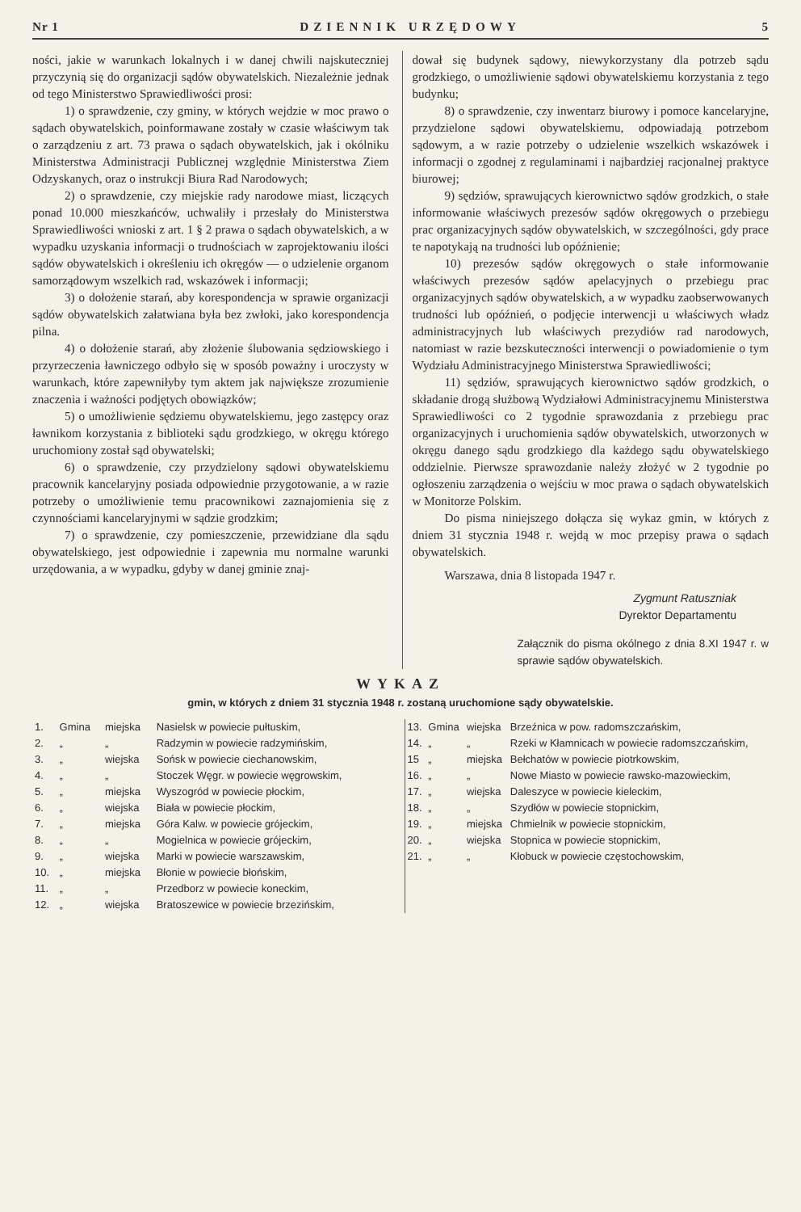Nr 1 DZIENNIK URZĘDOWY 5
ności, jakie w warunkach lokalnych i w danej chwili najskuteczniej przyczynią się do organizacji sądów obywatelskich. Niezależnie jednak od tego Ministerstwo Sprawiedliwości prosi:
1) o sprawdzenie, czy gminy, w których wejdzie w moc prawo o sądach obywatelskich, poinformawane zostały w czasie właściwym tak o zarządzeniu z art. 73 prawa o sądach obywatelskich, jak i okólniku Ministerstwa Administracji Publicznej względnie Ministerstwa Ziem Odzyskanych, oraz o instrukcji Biura Rad Narodowych;
2) o sprawdzenie, czy miejskie rady narodowe miast, liczących ponad 10.000 mieszkańców, uchwaliły i przesłały do Ministerstwa Sprawiedliwości wnioski z art. 1 § 2 prawa o sądach obywatelskich, a w wypadku uzyskania informacji o trudnościach w zaprojektowaniu ilości sądów obywatelskich i określeniu ich okręgów — o udzielenie organom samorządowym wszelkich rad, wskazówek i informacji;
3) o dołożenie starań, aby korespondencja w sprawie organizacji sądów obywatelskich załatwiana była bez zwłoki, jako korespondencja pilna.
4) o dołożenie starań, aby złożenie ślubowania sędziowskiego i przyrzeczenia ławniczego odbyło się w sposób poważny i uroczysty w warunkach, które zapewniłyby tym aktem jak największe zrozumienie znaczenia i ważności podjętych obowiązków;
5) o umożliwienie sędziemu obywatelskiemu, jego zastępcy oraz ławnikom korzystania z biblioteki sądu grodzkiego, w okręgu którego uruchomiony został sąd obywatelski;
6) o sprawdzenie, czy przydzielony sądowi obywatelskiemu pracownik kancelaryjny posiada odpowiednie przygotowanie, a w razie potrzeby o umożliwienie temu pracownikowi zaznajomienia się z czynnościami kancelaryjnymi w sądzie grodzkim;
7) o sprawdzenie, czy pomieszczenie, przewidziane dla sądu obywatelskiego, jest odpowiednie i zapewnia mu normalne warunki urzędowania, a w wypadku, gdyby w danej gminie znaj-
dował się budynek sądowy, niewykorzystany dla potrzeb sądu grodzkiego, o umożliwienie sądowi obywatelskiemu korzystania z tego budynku;
8) o sprawdzenie, czy inwentarz biurowy i pomoce kancelaryjne, przydzielone sądowi obywatelskiemu, odpowiadają potrzebom sądowym, a w razie potrzeby o udzielenie wszelkich wskazówek i informacji o zgodnej z regulaminami i najbardziej racjonalnej praktyce biurowej;
9) sędziów, sprawujących kierownictwo sądów grodzkich, o stałe informowanie właściwych prezesów sądów okręgowych o przebiegu prac organizacyjnych sądów obywatelskich, w szczególności, gdy prace te napotykają na trudności lub opóźnienie;
10) prezesów sądów okręgowych o stałe informowanie właściwych prezesów sądów apelacyjnych o przebiegu prac organizacyjnych sądów obywatelskich, a w wypadku zaobserwowanych trudności lub opóźnień, o podjęcie interwencji u właściwych władz administracyjnych lub właściwych prezydiów rad narodowych, natomiast w razie bezskuteczności interwencji o powiadomienie o tym Wydziału Administracyjnego Ministerstwa Sprawiedliwości;
11) sędziów, sprawujących kierownictwo sądów grodzkich, o składanie drogą służbową Wydziałowi Administracyjnemu Ministerstwa Sprawiedliwości co 2 tygodnie sprawozdania z przebiegu prac organizacyjnych i uruchomienia sądów obywatelskich, utworzonych w okręgu danego sądu grodzkiego dla każdego sądu obywatelskiego oddzielnie. Pierwsze sprawozdanie należy złożyć w 2 tygodnie po ogłoszeniu zarządzenia o wejściu w moc prawa o sądach obywatelskich w Monitorze Polskim.
Do pisma niniejszego dołącza się wykaz gmin, w których z dniem 31 stycznia 1948 r. wejdą w moc przepisy prawa o sądach obywatelskich.
Warszawa, dnia 8 listopada 1947 r.
Zygmunt Ratuszniak
Dyrektor Departamentu
Załącznik do pisma okólnego z dnia 8.XI 1947 r. w sprawie sądów obywatelskich.
WYKAZ
gmin, w których z dniem 31 stycznia 1948 r. zostaną uruchomione sądy obywatelskie.
| 1. | Gmina | miejska | Nasielsk w powiecie pułtuskim, |
| 2. | „ | „ | Radzymin w powiecie radzymińskim, |
| 3. | „ | wiejska | Sońsk w powiecie ciechanowskim, |
| 4. | „ | „ | Stoczek Węgr. w powiecie węgrowskim, |
| 5. | „ | miejska | Wyszogród w powiecie płockim, |
| 6. | „ | wiejska | Biała w powiecie płockim, |
| 7. | „ | miejska | Góra Kalw. w powiecie grójeckim, |
| 8. | „ | „ | Mogielnica w powiecie grójeckim, |
| 9. | „ | wiejska | Marki w powiecie warszawskim, |
| 10. | „ | miejska | Błonie w powiecie błońskim, |
| 11. | „ | „ | Przedborz w powiecie koneckim, |
| 12. | „ | wiejska | Bratoszewice w powiecie brzezińskim, |
| 13. | Gmina | wiejska | Brzeźnica w pow. radomszczańskim, |
| 14. | „ | „ | Rzeki w Kłamnicach w powiecie radomszczańskim, |
| 15 | „ | miejska | Bełchatów w powiecie piotrkowskim, |
| 16. | „ | „ | Nowe Miasto w powiecie rawsko-mazowieckim, |
| 17. | „ | wiejska | Daleszyce w powiecie kieleckim, |
| 18. | „ | „ | Szydłów w powiecie stopnickim, |
| 19. | „ | miejska | Chmielnik w powiecie stopnickim, |
| 20. | „ | wiejska | Stopnica w powiecie stopnickim, |
| 21. | „ | „ | Kłobuck w powiecie częstochowskim, |